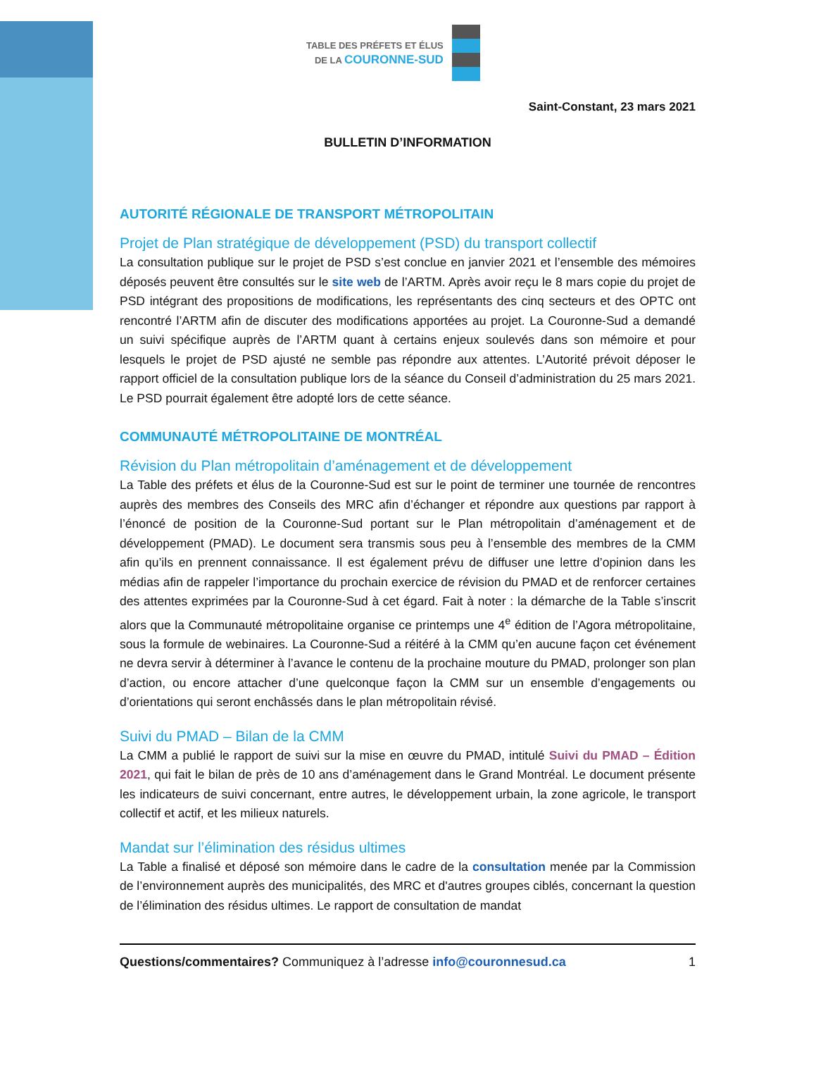TABLE DES PRÉFETS ET ÉLUS
DE LA COURONNE-SUD
Saint-Constant, 23 mars 2021
BULLETIN D’INFORMATION
AUTORITÉ RÉGIONALE DE TRANSPORT MÉTROPOLITAIN
Projet de Plan stratégique de développement (PSD) du transport collectif
La consultation publique sur le projet de PSD s’est conclue en janvier 2021 et l’ensemble des mémoires déposés peuvent être consultés sur le site web de l’ARTM. Après avoir reçu le 8 mars copie du projet de PSD intégrant des propositions de modifications, les représentants des cinq secteurs et des OPTC ont rencontré l’ARTM afin de discuter des modifications apportées au projet. La Couronne-Sud a demandé un suivi spécifique auprès de l’ARTM quant à certains enjeux soulevés dans son mémoire et pour lesquels le projet de PSD ajusté ne semble pas répondre aux attentes. L’Autorité prévoit déposer le rapport officiel de la consultation publique lors de la séance du Conseil d’administration du 25 mars 2021. Le PSD pourrait également être adopté lors de cette séance.
COMMUNAUTÉ MÉTROPOLITAINE DE MONTRÉAL
Révision du Plan métropolitain d’aménagement et de développement
La Table des préfets et élus de la Couronne-Sud est sur le point de terminer une tournée de rencontres auprès des membres des Conseils des MRC afin d’échanger et répondre aux questions par rapport à l’énoncé de position de la Couronne-Sud portant sur le Plan métropolitain d’aménagement et de développement (PMAD). Le document sera transmis sous peu à l’ensemble des membres de la CMM afin qu’ils en prennent connaissance. Il est également prévu de diffuser une lettre d’opinion dans les médias afin de rappeler l’importance du prochain exercice de révision du PMAD et de renforcer certaines des attentes exprimées par la Couronne-Sud à cet égard. Fait à noter : la démarche de la Table s’inscrit alors que la Communauté métropolitaine organise ce printemps une 4<sup>e</sup> édition de l’Agora métropolitaine, sous la formule de webinaires. La Couronne-Sud a réitéré à la CMM qu’en aucune façon cet événement ne devra servir à déterminer à l’avance le contenu de la prochaine mouture du PMAD, prolonger son plan d’action, ou encore attacher d’une quelconque façon la CMM sur un ensemble d’engagements ou d’orientations qui seront enchâssés dans le plan métropolitain révisé.
Suivi du PMAD – Bilan de la CMM
La CMM a publié le rapport de suivi sur la mise en œuvre du PMAD, intitulé Suivi du PMAD – Édition 2021, qui fait le bilan de près de 10 ans d’aménagement dans le Grand Montréal. Le document présente les indicateurs de suivi concernant, entre autres, le développement urbain, la zone agricole, le transport collectif et actif, et les milieux naturels.
Mandat sur l’élimination des résidus ultimes
La Table a finalisé et déposé son mémoire dans le cadre de la consultation menée par la Commission de l’environnement auprès des municipalités, des MRC et d'autres groupes ciblés, concernant la question de l’élimination des résidus ultimes. Le rapport de consultation de mandat
Questions/commentaires? Communiquez à l’adresse info@couronnesud.ca 1